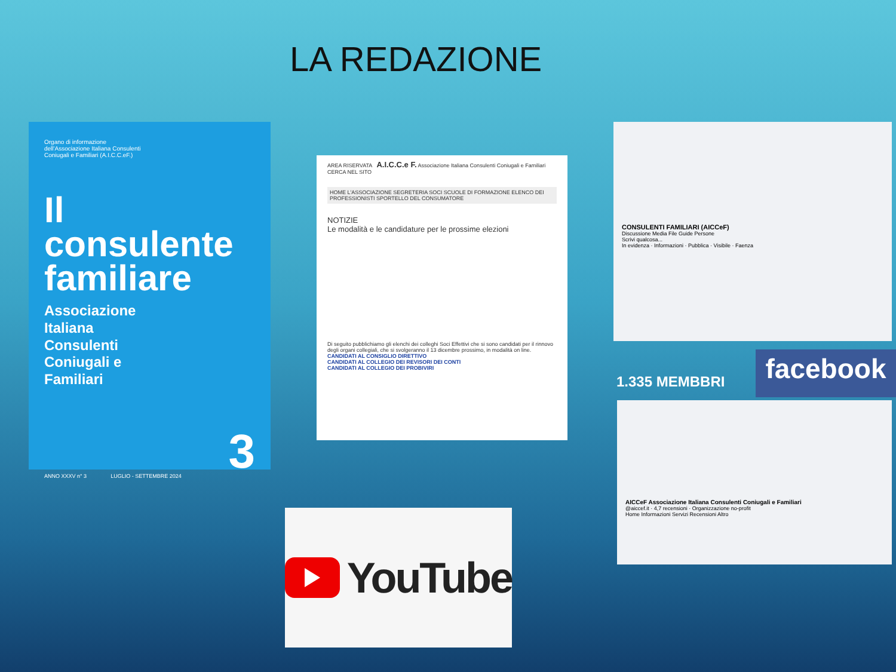LA REDAZIONE
Organo di informazione
dell'Associazione Italiana Consulenti
Coniugali e Familiari (A.I.C.C.eF.)
Il
consulente
familiare
Associazione
Italiana
Consulenti
Coniugali e
Familiari
ANNO XXXV n° 3 LUGLIO - SETTEMBRE 2024 3
AREA RISERVATA A.I.C.C.e F. Associazione Italiana Consulenti Coniugali e Familiari CERCA NEL SITO
HOME L'ASSOCIAZIONE SEGRETERIA SOCI SCUOLE DI FORMAZIONE ELENCO DEI PROFESSIONISTI SPORTELLO DEL CONSUMATORE
NOTIZIE
Le modalità e le candidature per le prossime elezioni
Di seguito pubblichiamo gli elenchi dei colleghi Soci Effettivi che si sono candidati per il rinnovo degli organi collegiali, che si svolgeranno il 13 dicembre prossimo, in modalità on line.
CANDIDATI AL CONSIGLIO DIRETTIVO
CANDIDATI AL COLLEGIO DEI REVISORI DEI CONTI
CANDIDATI AL COLLEGIO DEI PROBIVIRI
CONSULENTI FAMILIARI (AICCeF)
Discussione Media File Guide Persone
Scrivi qualcosa...
In evidenza · Informazioni · Pubblica · Visibile · Faenza
1.335 MEMBBRI facebook
AICCeF Associazione Italiana Consulenti Coniugali e Familiari
@aiccef.it · 4,7 recensioni · Organizzazione no-profit
Home Informazioni Servizi Recensioni Altro
YouTube